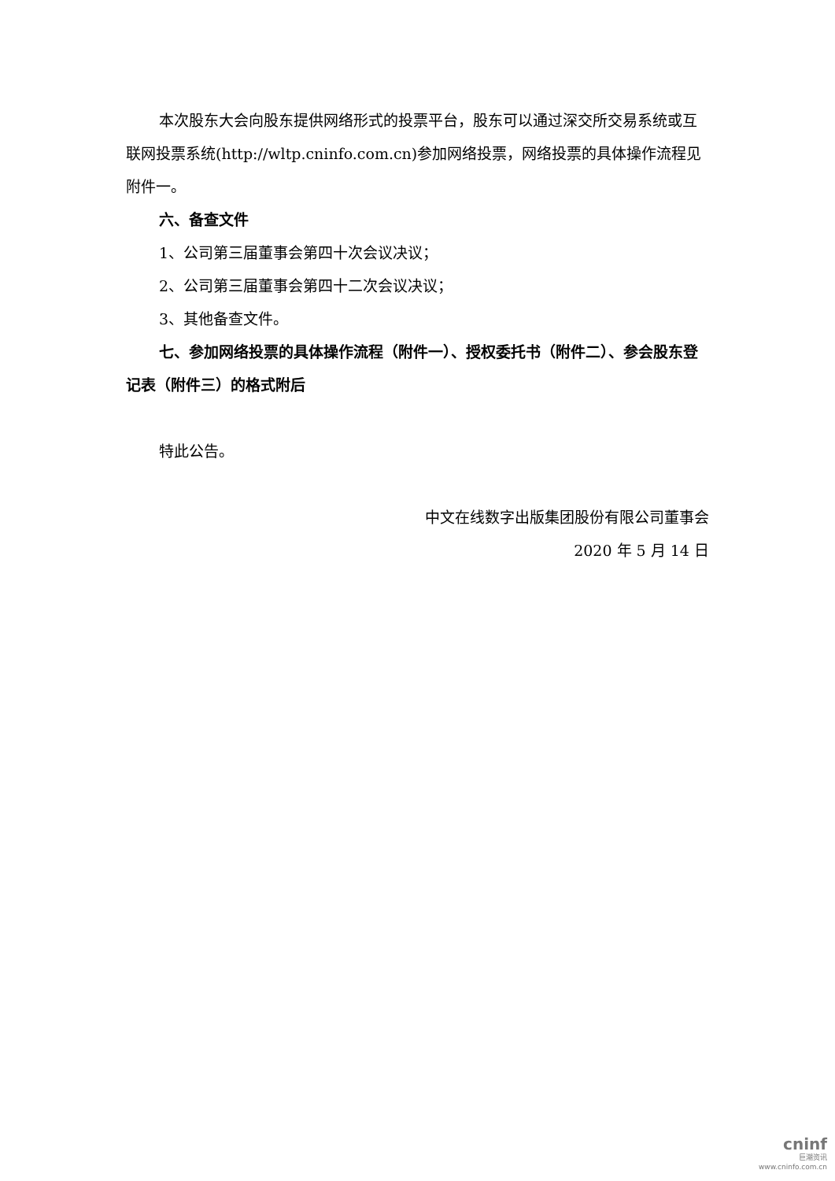本次股东大会向股东提供网络形式的投票平台，股东可以通过深交所交易系统或互联网投票系统(http://wltp.cninfo.com.cn)参加网络投票，网络投票的具体操作流程见附件一。
六、备查文件
1、公司第三届董事会第四十次会议决议；
2、公司第三届董事会第四十二次会议决议；
3、其他备查文件。
七、参加网络投票的具体操作流程（附件一）、授权委托书（附件二）、参会股东登记表（附件三）的格式附后
特此公告。
中文在线数字出版集团股份有限公司董事会
2020 年 5 月 14 日
cninf
巨潮资讯
www.cninfo.com.cn